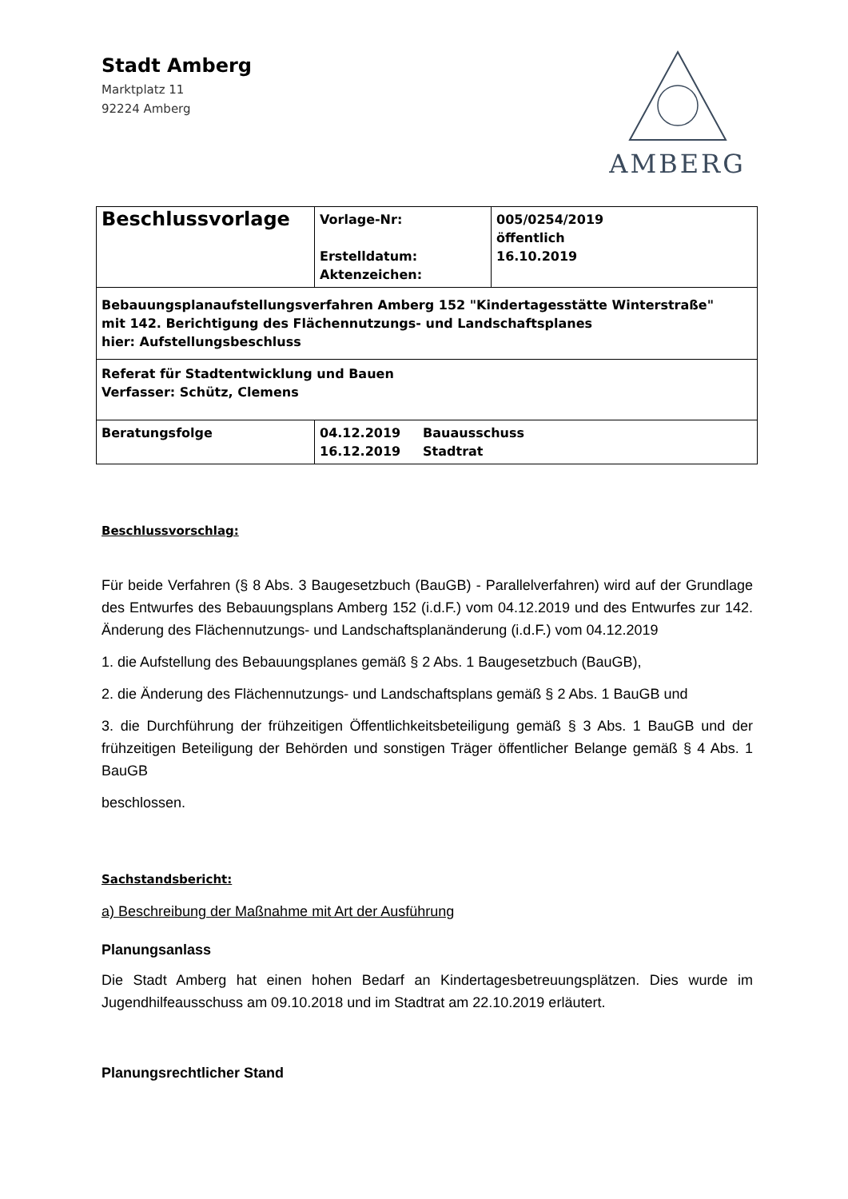Stadt Amberg
Marktplatz 11
92224 Amberg
AMBERG
| Beschlussvorlage | Vorlage-Nr: Erstelldatum: Aktenzeichen: | 005/0254/2019 öffentlich 16.10.2019 |
| Bebauungsplanaufstellungsverfahren Amberg 152 "Kindertagesstätte Winterstraße" mit 142. Berichtigung des Flächennutzungs- und Landschaftsplanes hier: Aufstellungsbeschluss | | |
| Referat für Stadtentwicklung und Bauen Verfasser: Schütz, Clemens | | |
| Beratungsfolge | 04.12.2019 Bauausschuss 16.12.2019 Stadtrat | |
Beschlussvorschlag:
Für beide Verfahren (§ 8 Abs. 3 Baugesetzbuch (BauGB) - Parallelverfahren) wird auf der Grundlage des Entwurfes des Bebauungsplans Amberg 152 (i.d.F.) vom 04.12.2019 und des Entwurfes zur 142. Änderung des Flächennutzungs- und Landschaftsplanänderung (i.d.F.) vom 04.12.2019
1. die Aufstellung des Bebauungsplanes gemäß § 2 Abs. 1 Baugesetzbuch (BauGB),
2. die Änderung des Flächennutzungs- und Landschaftsplans gemäß § 2 Abs. 1 BauGB und
3. die Durchführung der frühzeitigen Öffentlichkeitsbeteiligung gemäß § 3 Abs. 1 BauGB und der frühzeitigen Beteiligung der Behörden und sonstigen Träger öffentlicher Belange gemäß § 4 Abs. 1 BauGB
beschlossen.
Sachstandsbericht:
a) Beschreibung der Maßnahme mit Art der Ausführung
Planungsanlass
Die Stadt Amberg hat einen hohen Bedarf an Kindertagesbetreuungsplätzen. Dies wurde im Jugendhilfeausschuss am 09.10.2018 und im Stadtrat am 22.10.2019 erläutert.
Planungsrechtlicher Stand